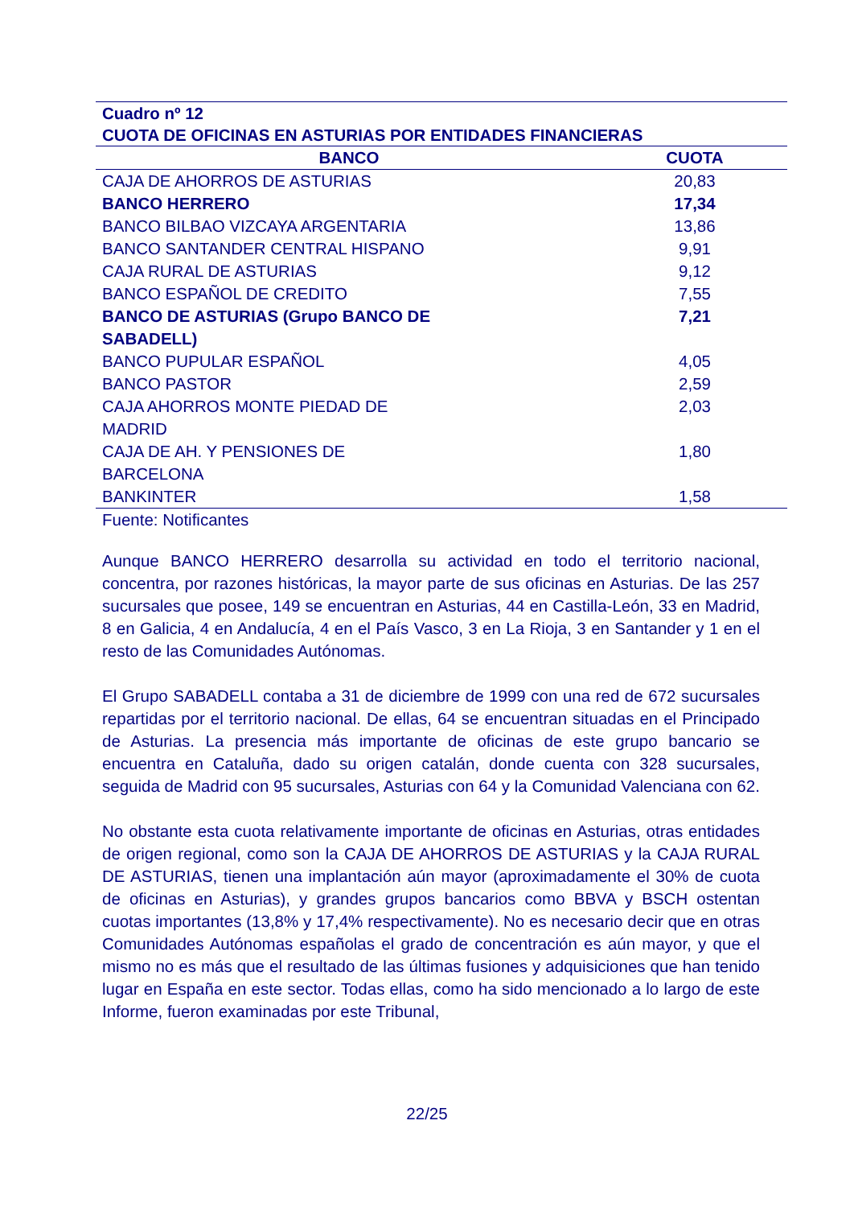| Cuadro nº 12 CUOTA DE OFICINAS EN ASTURIAS POR ENTIDADES FINANCIERAS | |
| --- | --- |
| BANCO | CUOTA |
| CAJA DE AHORROS DE ASTURIAS | 20,83 |
| BANCO HERRERO | 17,34 |
| BANCO BILBAO VIZCAYA ARGENTARIA | 13,86 |
| BANCO SANTANDER CENTRAL HISPANO | 9,91 |
| CAJA RURAL DE ASTURIAS | 9,12 |
| BANCO ESPAÑOL DE CREDITO | 7,55 |
| BANCO DE ASTURIAS (Grupo BANCO DE SABADELL) | 7,21 |
| BANCO PUPULAR ESPAÑOL | 4,05 |
| BANCO PASTOR | 2,59 |
| CAJA AHORROS MONTE PIEDAD DE MADRID | 2,03 |
| CAJA DE AH. Y PENSIONES DE BARCELONA | 1,80 |
| BANKINTER | 1,58 |
Fuente: Notificantes
Aunque BANCO HERRERO desarrolla su actividad en todo el territorio nacional, concentra, por razones históricas, la mayor parte de sus oficinas en Asturias. De las 257 sucursales que posee, 149 se encuentran en Asturias, 44 en Castilla-León, 33 en Madrid, 8 en Galicia, 4 en Andalucía, 4 en el País Vasco, 3 en La Rioja, 3 en Santander y 1 en el resto de las Comunidades Autónomas.
El Grupo SABADELL contaba a 31 de diciembre de 1999 con una red de 672 sucursales repartidas por el territorio nacional. De ellas, 64 se encuentran situadas en el Principado de Asturias. La presencia más importante de oficinas de este grupo bancario se encuentra en Cataluña, dado su origen catalán, donde cuenta con 328 sucursales, seguida de Madrid con 95 sucursales, Asturias con 64 y la Comunidad Valenciana con 62.
No obstante esta cuota relativamente importante de oficinas en Asturias, otras entidades de origen regional, como son la CAJA DE AHORROS DE ASTURIAS y la CAJA RURAL DE ASTURIAS, tienen una implantación aún mayor (aproximadamente el 30% de cuota de oficinas en Asturias), y grandes grupos bancarios como BBVA y BSCH ostentan cuotas importantes (13,8% y 17,4% respectivamente). No es necesario decir que en otras Comunidades Autónomas españolas el grado de concentración es aún mayor, y que el mismo no es más que el resultado de las últimas fusiones y adquisiciones que han tenido lugar en España en este sector. Todas ellas, como ha sido mencionado a lo largo de este Informe, fueron examinadas por este Tribunal,
22/25